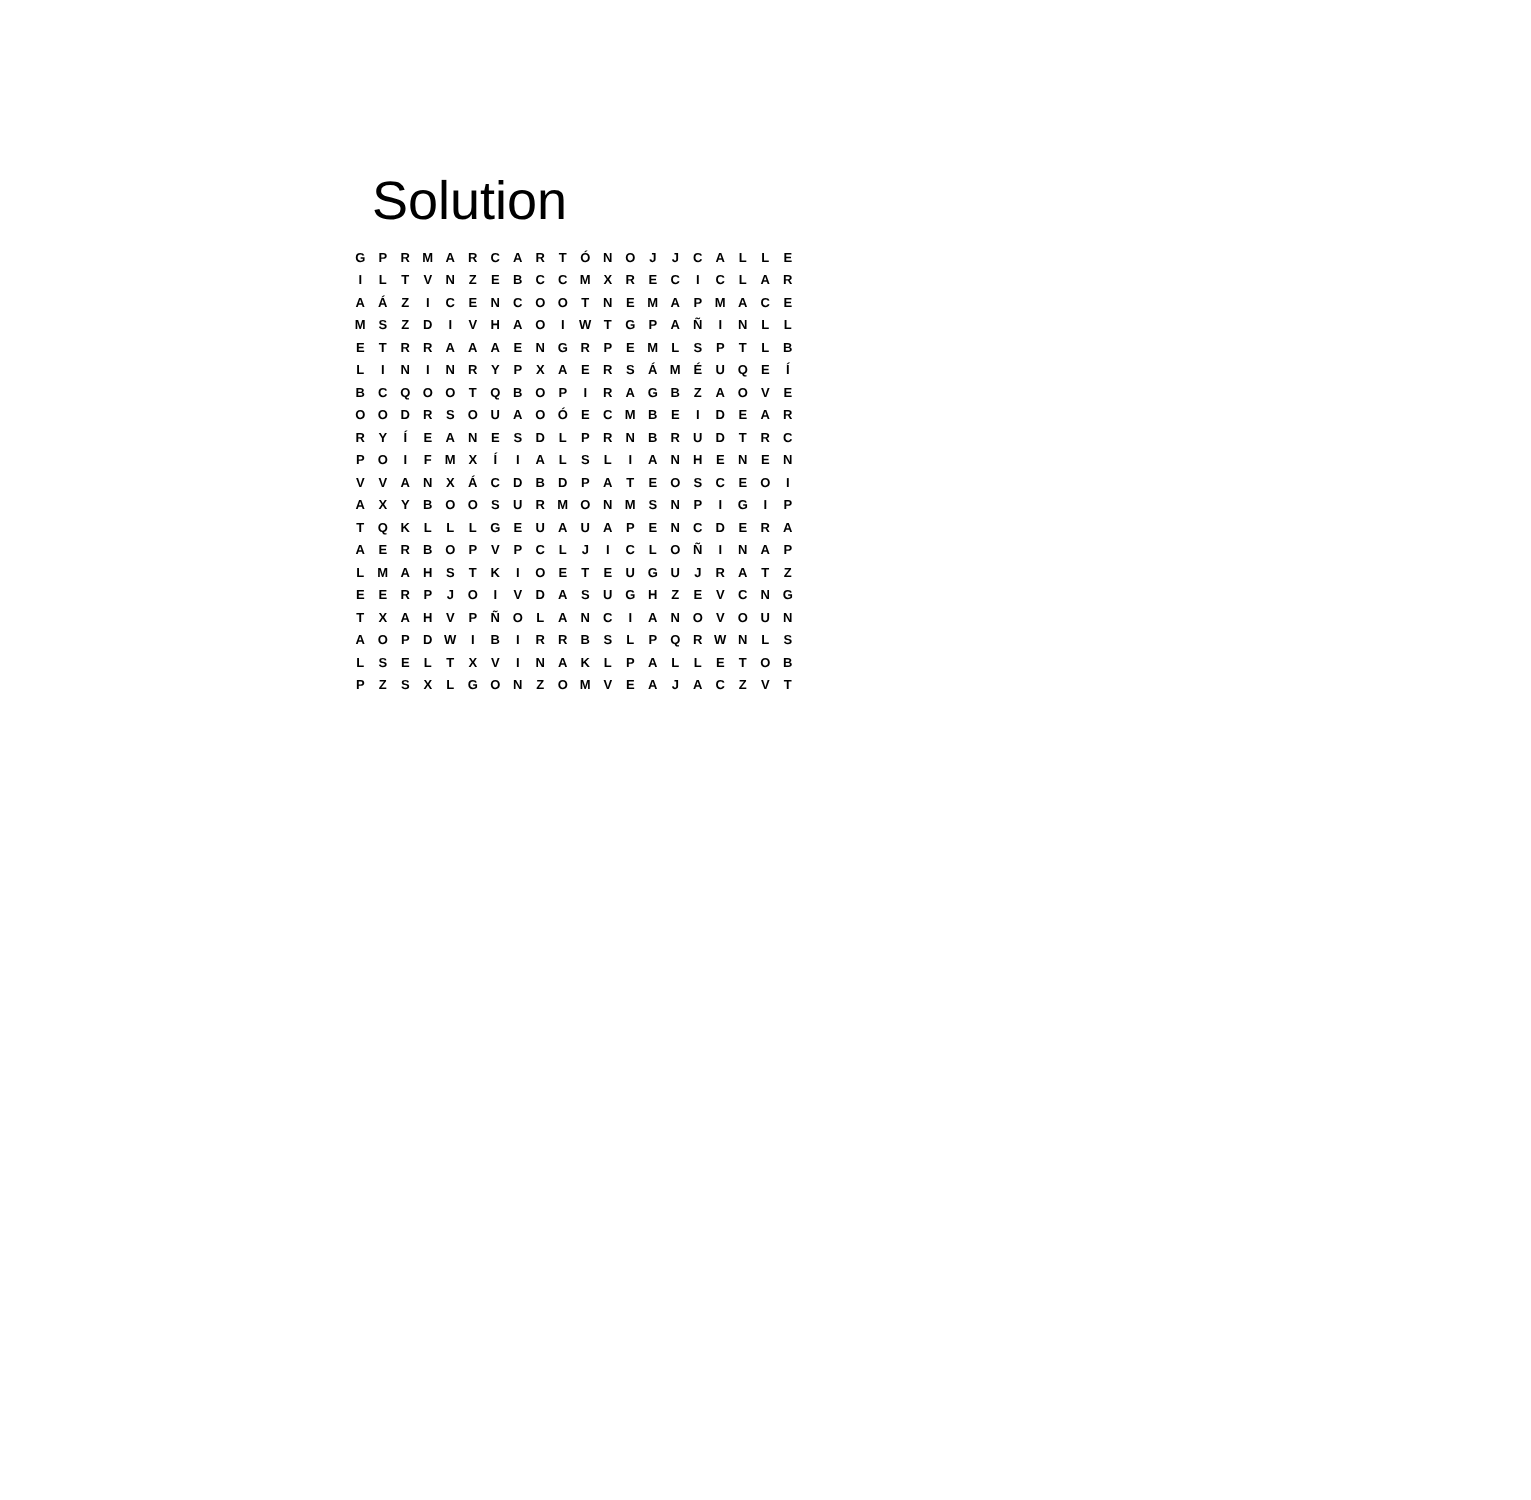Solution
| G | P | R | M | A | R | C | A | R | T | Ó | N | O | J | J | C | A | L | L | E |
| I | L | T | V | N | Z | E | B | C | C | M | X | R | E | C | I | C | L | A | R |
| A | Á | Z | I | C | E | N | C | O | O | T | N | E | M | A | P | M | A | C | E |
| M | S | Z | D | I | V | H | A | O | I | W | T | G | P | A | Ñ | I | N | L | L |
| E | T | R | R | A | A | A | E | N | G | R | P | E | M | L | S | P | T | L | B |
| L | I | N | I | N | R | Y | P | X | A | E | R | S | Á | M | É | U | Q | E | Í |
| B | C | Q | O | O | T | Q | B | O | P | I | R | A | G | B | Z | A | O | V | E |
| O | O | D | R | S | O | U | A | O | Ó | E | C | M | B | E | I | D | E | A | R |
| R | Y | Í | E | A | N | E | S | D | L | P | R | N | B | R | U | D | T | R | C |
| P | O | I | F | M | X | Í | I | A | L | S | L | I | A | N | H | E | N | E | N |
| V | V | A | N | X | Á | C | D | B | D | P | A | T | E | O | S | C | E | O | I |
| A | X | Y | B | O | O | S | U | R | M | O | N | M | S | N | P | I | G | I | P |
| T | Q | K | L | L | L | G | E | U | A | U | A | P | E | N | C | D | E | R | A |
| A | E | R | B | O | P | V | P | C | L | J | I | C | L | O | Ñ | I | N | A | P |
| L | M | A | H | S | T | K | I | O | E | T | E | U | G | U | J | R | A | T | Z |
| E | E | R | P | J | O | I | V | D | A | S | U | G | H | Z | E | V | C | N | G |
| T | X | A | H | V | P | Ñ | O | L | A | N | C | I | A | N | O | V | O | U | N |
| A | O | P | D | W | I | B | I | R | R | B | S | L | P | Q | R | W | N | L | S |
| L | S | E | L | T | X | V | I | N | A | K | L | P | A | L | L | E | T | O | B |
| P | Z | S | X | L | G | O | N | Z | O | M | V | E | A | J | A | C | Z | V | T |